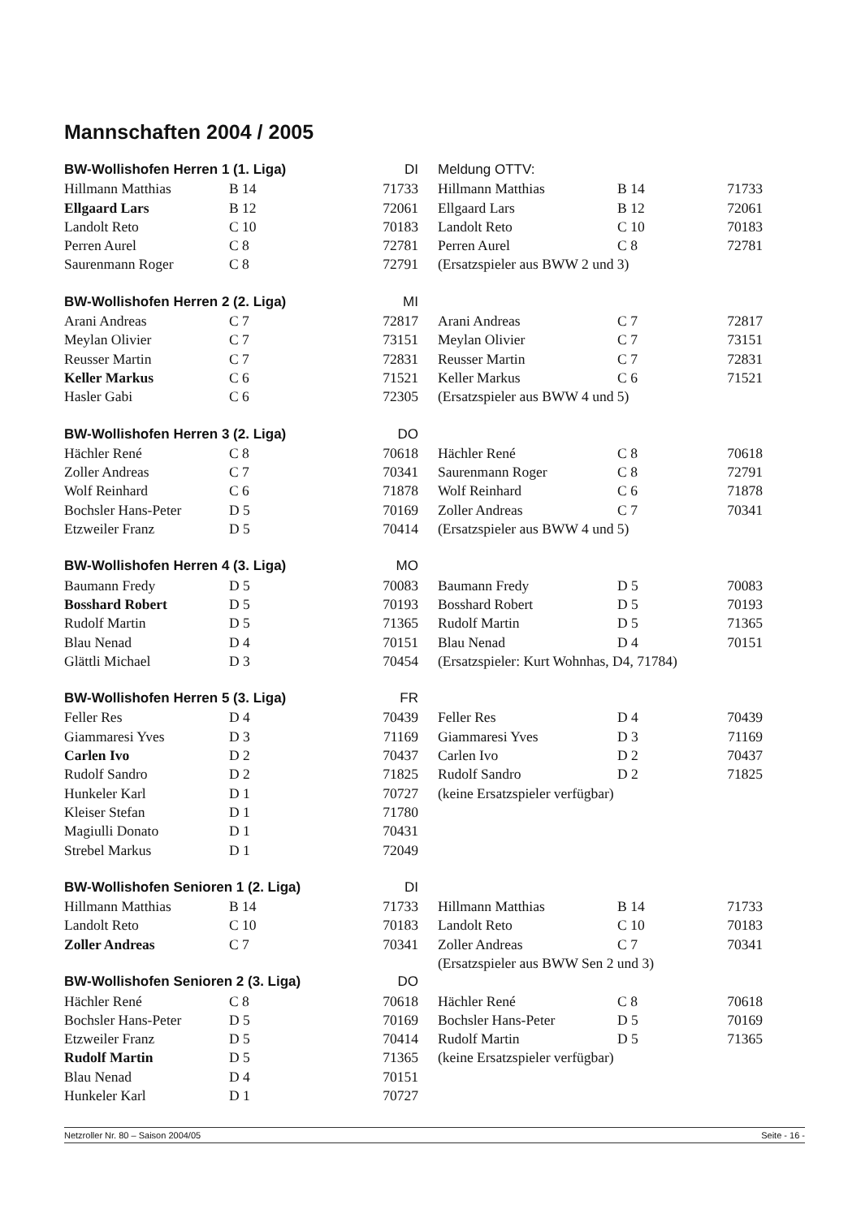Mannschaften 2004 / 2005
| BW-Wollishofen Herren 1 (1. Liga) | | DI | Meldung OTTV: | | |
| Hillmann Matthias | B 14 | 71733 | Hillmann Matthias | B 14 | 71733 |
| Ellgaard Lars | B 12 | 72061 | Ellgaard Lars | B 12 | 72061 |
| Landolt Reto | C 10 | 70183 | Landolt Reto | C 10 | 70183 |
| Perren Aurel | C 8 | 72781 | Perren Aurel | C 8 | 72781 |
| Saurenmann Roger | C 8 | 72791 | (Ersatzspieler aus BWW 2 und 3) | | |
| BW-Wollishofen Herren 2 (2. Liga) | | MI | | | |
| Arani Andreas | C 7 | 72817 | Arani Andreas | C 7 | 72817 |
| Meylan Olivier | C 7 | 73151 | Meylan Olivier | C 7 | 73151 |
| Reusser Martin | C 7 | 72831 | Reusser Martin | C 7 | 72831 |
| Keller Markus | C 6 | 71521 | Keller Markus | C 6 | 71521 |
| Hasler Gabi | C 6 | 72305 | (Ersatzspieler aus BWW 4 und 5) | | |
| BW-Wollishofen Herren 3 (2. Liga) | | DO | | | |
| Hächler René | C 8 | 70618 | Hächler René | C 8 | 70618 |
| Zoller Andreas | C 7 | 70341 | Saurenmann Roger | C 8 | 72791 |
| Wolf Reinhard | C 6 | 71878 | Wolf Reinhard | C 6 | 71878 |
| Bochsler Hans-Peter | D 5 | 70169 | Zoller Andreas | C 7 | 70341 |
| Etzweiler Franz | D 5 | 70414 | (Ersatzspieler aus BWW 4 und 5) | | |
| BW-Wollishofen Herren 4 (3. Liga) | | MO | | | |
| Baumann Fredy | D 5 | 70083 | Baumann Fredy | D 5 | 70083 |
| Bosshard Robert | D 5 | 70193 | Bosshard Robert | D 5 | 70193 |
| Rudolf Martin | D 5 | 71365 | Rudolf Martin | D 5 | 71365 |
| Blau Nenad | D 4 | 70151 | Blau Nenad | D 4 | 70151 |
| Glättli Michael | D 3 | 70454 | (Ersatzspieler: Kurt Wohnhas, D4, 71784) | | |
| BW-Wollishofen Herren 5 (3. Liga) | | FR | | | |
| Feller Res | D 4 | 70439 | Feller Res | D 4 | 70439 |
| Giammaresi Yves | D 3 | 71169 | Giammaresi Yves | D 3 | 71169 |
| Carlen Ivo | D 2 | 70437 | Carlen Ivo | D 2 | 70437 |
| Rudolf Sandro | D 2 | 71825 | Rudolf Sandro | D 2 | 71825 |
| Hunkeler Karl | D 1 | 70727 | (keine Ersatzspieler verfügbar) | | |
| Kleiser Stefan | D 1 | 71780 | | | |
| Magiulli Donato | D 1 | 70431 | | | |
| Strebel Markus | D 1 | 72049 | | | |
| BW-Wollishofen Senioren 1 (2. Liga) | | DI | | | |
| Hillmann Matthias | B 14 | 71733 | Hillmann Matthias | B 14 | 71733 |
| Landolt Reto | C 10 | 70183 | Landolt Reto | C 10 | 70183 |
| Zoller Andreas | C 7 | 70341 | Zoller Andreas | C 7 | 70341 |
| | | | (Ersatzspieler aus BWW Sen 2 und 3) | | |
| BW-Wollishofen Senioren 2 (3. Liga) | | DO | | | |
| Hächler René | C 8 | 70618 | Hächler René | C 8 | 70618 |
| Bochsler Hans-Peter | D 5 | 70169 | Bochsler Hans-Peter | D 5 | 70169 |
| Etzweiler Franz | D 5 | 70414 | Rudolf Martin | D 5 | 71365 |
| Rudolf Martin | D 5 | 71365 | (keine Ersatzspieler verfügbar) | | |
| Blau Nenad | D 4 | 70151 | | | |
| Hunkeler Karl | D 1 | 70727 | | | |
Netzroller Nr. 80 – Saison 2004/05 Seite - 16 -